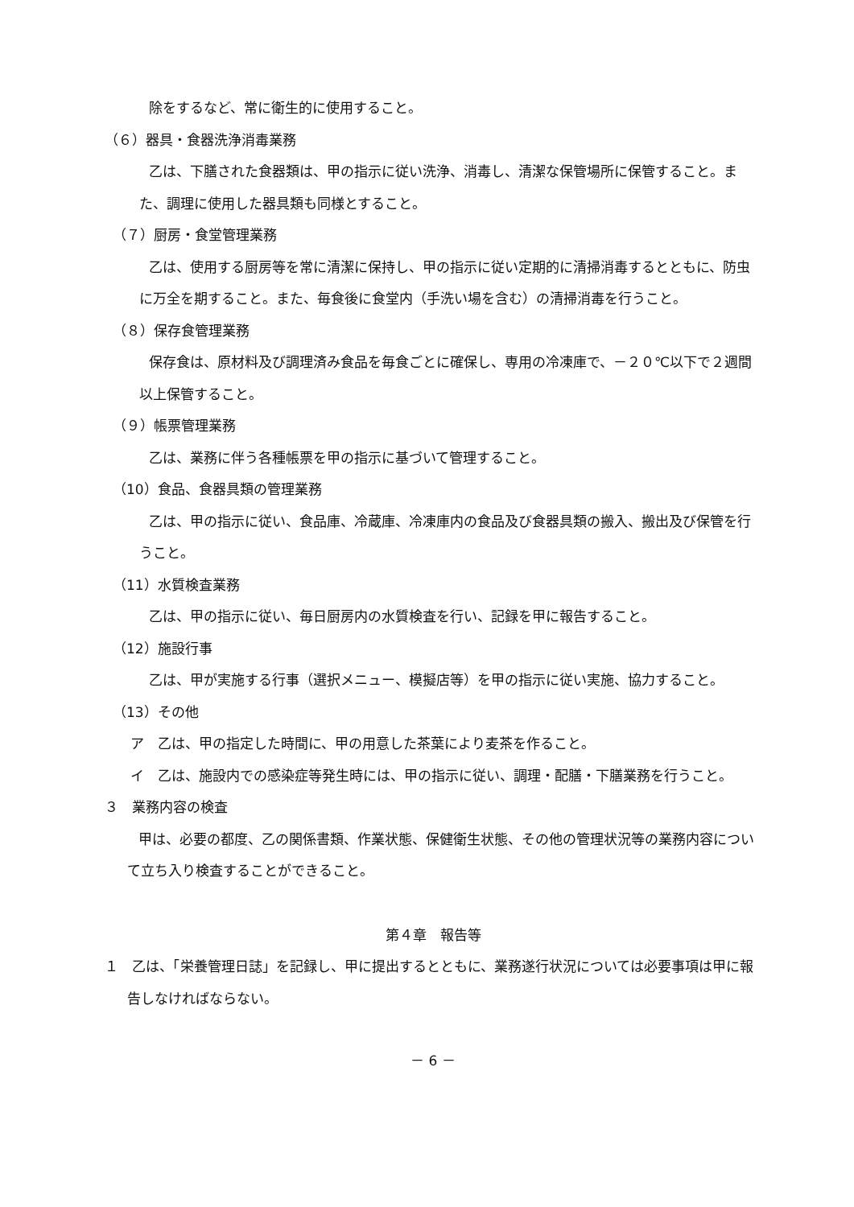除をするなど、常に衛生的に使用すること。
（６）器具・食器洗浄消毒業務
乙は、下膳された食器類は、甲の指示に従い洗浄、消毒し、清潔な保管場所に保管すること。また、調理に使用した器具類も同様とすること。
（７）厨房・食堂管理業務
乙は、使用する厨房等を常に清潔に保持し、甲の指示に従い定期的に清掃消毒するとともに、防虫に万全を期すること。また、毎食後に食堂内（手洗い場を含む）の清掃消毒を行うこと。
（８）保存食管理業務
保存食は、原材料及び調理済み食品を毎食ごとに確保し、専用の冷凍庫で、－２０℃以下で２週間以上保管すること。
（９）帳票管理業務
乙は、業務に伴う各種帳票を甲の指示に基づいて管理すること。
（10）食品、食器具類の管理業務
乙は、甲の指示に従い、食品庫、冷蔵庫、冷凍庫内の食品及び食器具類の搬入、搬出及び保管を行うこと。
（11）水質検査業務
乙は、甲の指示に従い、毎日厨房内の水質検査を行い、記録を甲に報告すること。
（12）施設行事
乙は、甲が実施する行事（選択メニュー、模擬店等）を甲の指示に従い実施、協力すること。
（13）その他
ア　乙は、甲の指定した時間に、甲の用意した茶葉により麦茶を作ること。
イ　乙は、施設内での感染症等発生時には、甲の指示に従い、調理・配膳・下膳業務を行うこと。
３　業務内容の検査
甲は、必要の都度、乙の関係書類、作業状態、保健衛生状態、その他の管理状況等の業務内容について立ち入り検査することができること。
第４章　報告等
１　乙は、「栄養管理日誌」を記録し、甲に提出するとともに、業務遂行状況については必要事項は甲に報告しなければならない。
－ 6 －